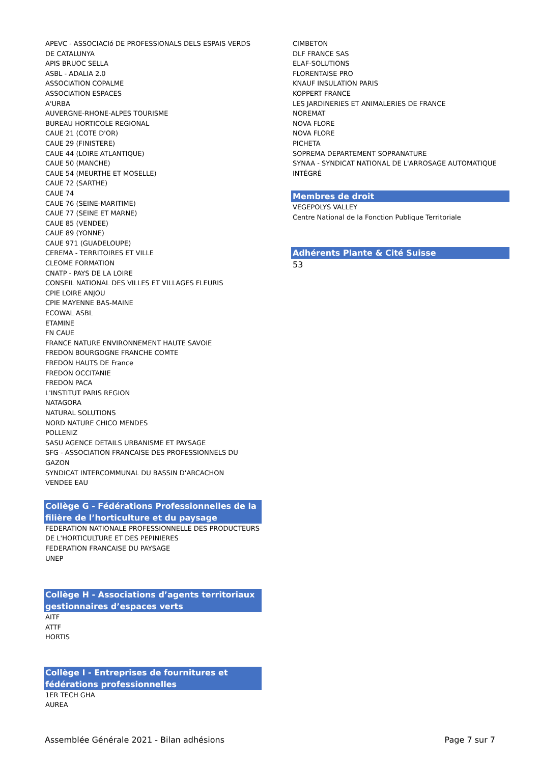APEVC - ASSOCIACIó DE PROFESSIONALS DELS ESPAIS VERDS DE CATALUNYA
APIS BRUOC SELLA
ASBL - ADALIA 2.0
ASSOCIATION COPALME
ASSOCIATION ESPACES
A'URBA
AUVERGNE-RHONE-ALPES TOURISME
BUREAU HORTICOLE REGIONAL
CAUE 21 (COTE D'OR)
CAUE 29 (FINISTERE)
CAUE 44 (LOIRE ATLANTIQUE)
CAUE 50 (MANCHE)
CAUE 54 (MEURTHE ET MOSELLE)
CAUE 72 (SARTHE)
CAUE 74
CAUE 76 (SEINE-MARITIME)
CAUE 77 (SEINE ET MARNE)
CAUE 85 (VENDEE)
CAUE 89 (YONNE)
CAUE 971 (GUADELOUPE)
CEREMA - TERRITOIRES ET VILLE
CLEOME FORMATION
CNATP - PAYS DE LA LOIRE
CONSEIL NATIONAL DES VILLES ET VILLAGES FLEURIS
CPIE LOIRE ANJOU
CPIE MAYENNE BAS-MAINE
ECOWAL ASBL
ETAMINE
FN CAUE
FRANCE NATURE ENVIRONNEMENT HAUTE SAVOIE
FREDON BOURGOGNE FRANCHE COMTE
FREDON HAUTS DE France
FREDON OCCITANIE
FREDON PACA
L'INSTITUT PARIS REGION
NATAGORA
NATURAL SOLUTIONS
NORD NATURE CHICO MENDES
POLLENIZ
SASU AGENCE DETAILS URBANISME ET PAYSAGE
SFG - ASSOCIATION FRANCAISE DES PROFESSIONNELS DU GAZON
SYNDICAT INTERCOMMUNAL DU BASSIN D'ARCACHON
VENDEE EAU
Collège G - Fédérations Professionnelles de la filière de l’horticulture et du paysage
FEDERATION NATIONALE PROFESSIONNELLE DES PRODUCTEURS DE L'HORTICULTURE ET DES PEPINIERES
FEDERATION FRANCAISE DU PAYSAGE
UNEP
Collège H - Associations d’agents territoriaux gestionnaires d’espaces verts
AITF
ATTF
HORTIS
Collège I - Entreprises de fournitures et fédérations professionnelles
1ER TECH GHA
AUREA
CIMBETON
DLF FRANCE SAS
ELAF-SOLUTIONS
FLORENTAISE PRO
KNAUF INSULATION PARIS
KOPPERT FRANCE
LES JARDINERIES ET ANIMALERIES DE FRANCE
NOREMAT
NOVA FLORE
NOVA FLORE
PICHETA
SOPREMA DEPARTEMENT SOPRANATURE
SYNAA - SYNDICAT NATIONAL DE L'ARROSAGE AUTOMATIQUE INTÉGRÉ
Membres de droit
VEGEPOLYS VALLEY
Centre National de la Fonction Publique Territoriale
Adhérents Plante & Cité Suisse
53
Assemblée Générale 2021 - Bilan adhésions Page 7 sur 7